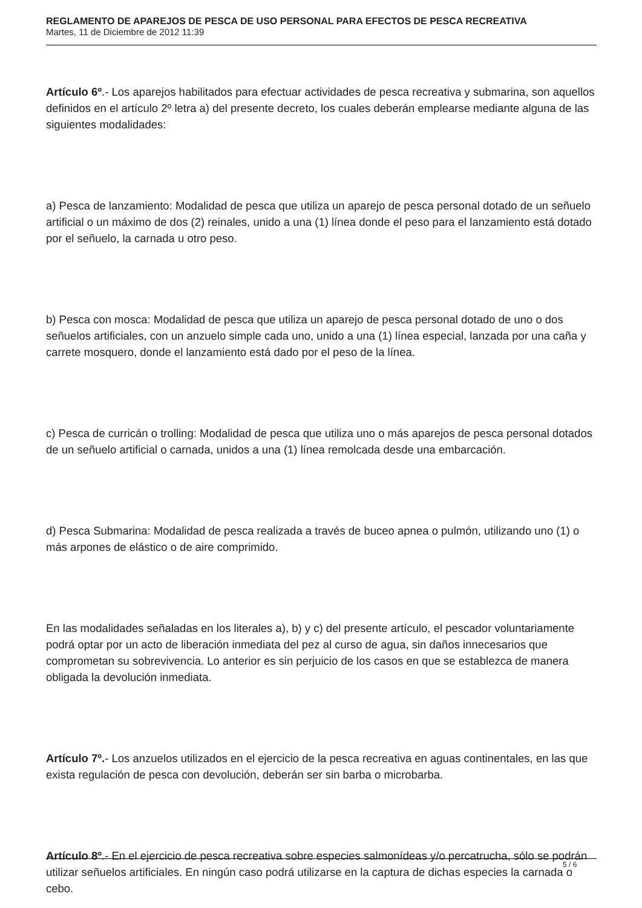REGLAMENTO DE APAREJOS DE PESCA DE USO PERSONAL PARA EFECTOS DE PESCA RECREATIVA
Martes, 11 de Diciembre de 2012 11:39
Artículo 6º.- Los aparejos habilitados para efectuar actividades de pesca recreativa y submarina, son aquellos definidos en el artículo 2º letra a) del presente decreto, los cuales deberán emplearse mediante alguna de las siguientes modalidades:
a) Pesca de lanzamiento: Modalidad de pesca que utiliza un aparejo de pesca personal dotado de un señuelo artificial o un máximo de dos (2) reinales, unido a una (1) línea donde el peso para el lanzamiento está dotado por el señuelo, la carnada u otro peso.
b) Pesca con mosca: Modalidad de pesca que utiliza un aparejo de pesca personal dotado de uno o dos señuelos artificiales, con un anzuelo simple cada uno, unido a una (1) línea especial, lanzada por una caña y carrete mosquero, donde el lanzamiento está dado por el peso de la línea.
c) Pesca de curricán o trolling: Modalidad de pesca que utiliza uno o más aparejos de pesca personal dotados de un señuelo artificial o carnada, unidos a una (1) línea remolcada desde una embarcación.
d) Pesca Submarina: Modalidad de pesca realizada a través de buceo apnea o pulmón, utilizando uno (1) o más arpones de elástico o de aire comprimido.
En las modalidades señaladas en los literales a), b) y c) del presente artículo, el pescador voluntariamente podrá optar por un acto de liberación inmediata del pez al curso de agua, sin daños innecesarios que comprometan su sobrevivencia. Lo anterior es sin perjuicio de los casos en que se establezca de manera obligada la devolución inmediata.
Artículo 7º.- Los anzuelos utilizados en el ejercicio de la pesca recreativa en aguas continentales, en las que exista regulación de pesca con devolución, deberán ser sin barba o microbarba.
Artículo 8º.- En el ejercicio de pesca recreativa sobre especies salmonídeas y/o percatrucha, sólo se podrán utilizar señuelos artificiales. En ningún caso podrá utilizarse en la captura de dichas especies la carnada o cebo.
5 / 6